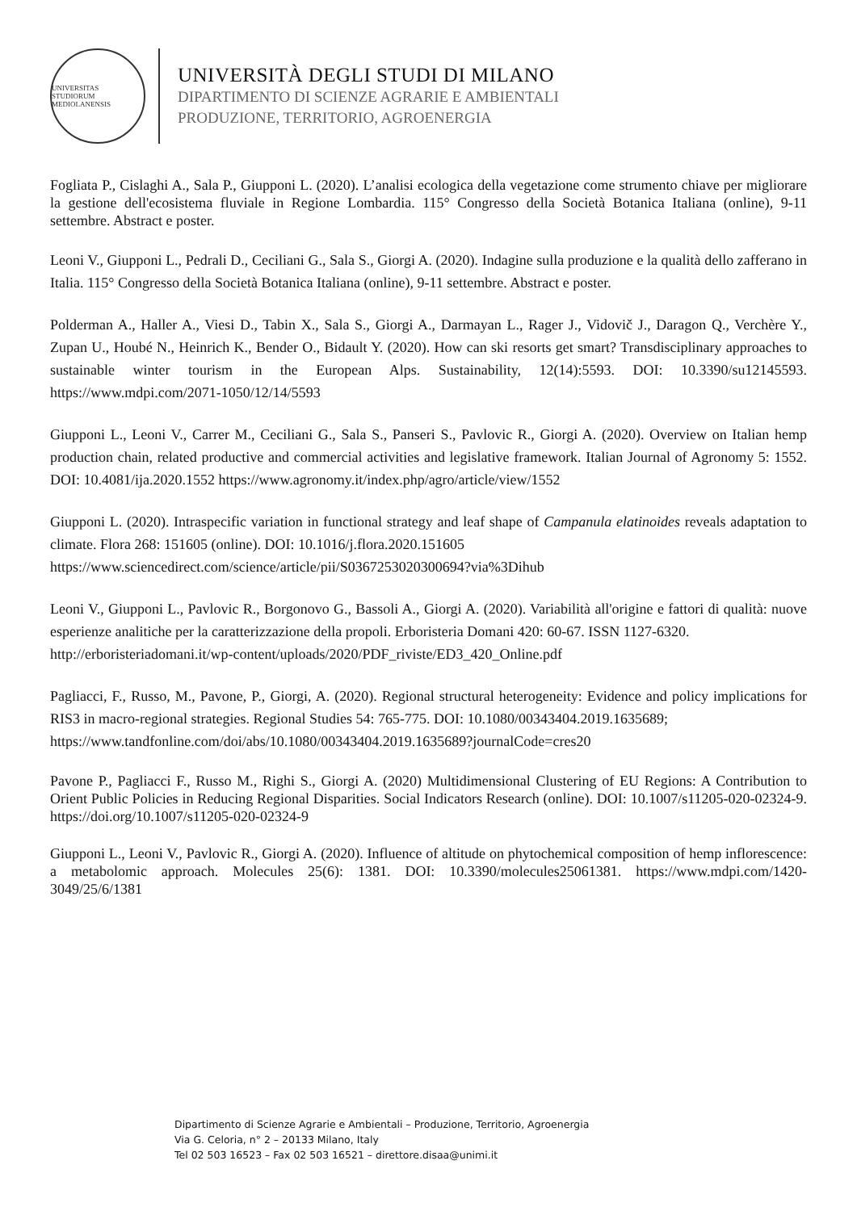UNIVERSITAS STUDIORUM MEDIOLANENSIS
UNIVERSITÀ DEGLI STUDI DI MILANO
DIPARTIMENTO DI SCIENZE AGRARIE E AMBIENTALI
PRODUZIONE, TERRITORIO, AGROENERGIA
Fogliata P., Cislaghi A., Sala P., Giupponi L. (2020). L’analisi ecologica della vegetazione come strumento chiave per migliorare la gestione dell'ecosistema fluviale in Regione Lombardia. 115° Congresso della Società Botanica Italiana (online), 9-11 settembre. Abstract e poster.
Leoni V., Giupponi L., Pedrali D., Ceciliani G., Sala S., Giorgi A. (2020). Indagine sulla produzione e la qualità dello zafferano in Italia. 115° Congresso della Società Botanica Italiana (online), 9-11 settembre. Abstract e poster.
Polderman A., Haller A., Viesi D., Tabin X., Sala S., Giorgi A., Darmayan L., Rager J., Vidovič J., Daragon Q., Verchère Y., Zupan U., Houbé N., Heinrich K., Bender O., Bidault Y. (2020). How can ski resorts get smart? Transdisciplinary approaches to sustainable winter tourism in the European Alps. Sustainability, 12(14):5593. DOI: 10.3390/su12145593. https://www.mdpi.com/2071-1050/12/14/5593
Giupponi L., Leoni V., Carrer M., Ceciliani G., Sala S., Panseri S., Pavlovic R., Giorgi A. (2020). Overview on Italian hemp production chain, related productive and commercial activities and legislative framework. Italian Journal of Agronomy 5: 1552. DOI: 10.4081/ija.2020.1552 https://www.agronomy.it/index.php/agro/article/view/1552
Giupponi L. (2020). Intraspecific variation in functional strategy and leaf shape of Campanula elatinoides reveals adaptation to climate. Flora 268: 151605 (online). DOI: 10.1016/j.flora.2020.151605
https://www.sciencedirect.com/science/article/pii/S0367253020300694?via%3Dihub
Leoni V., Giupponi L., Pavlovic R., Borgonovo G., Bassoli A., Giorgi A. (2020). Variabilità all'origine e fattori di qualità: nuove esperienze analitiche per la caratterizzazione della propoli. Erboristeria Domani 420: 60-67. ISSN 1127-6320.
http://erboristeriadomani.it/wp-content/uploads/2020/PDF_riviste/ED3_420_Online.pdf
Pagliacci, F., Russo, M., Pavone, P., Giorgi, A. (2020). Regional structural heterogeneity: Evidence and policy implications for RIS3 in macro-regional strategies. Regional Studies 54: 765-775. DOI: 10.1080/00343404.2019.1635689;
https://www.tandfonline.com/doi/abs/10.1080/00343404.2019.1635689?journalCode=cres20
Pavone P., Pagliacci F., Russo M., Righi S., Giorgi A. (2020) Multidimensional Clustering of EU Regions: A Contribution to Orient Public Policies in Reducing Regional Disparities. Social Indicators Research (online). DOI: 10.1007/s11205-020-02324-9. https://doi.org/10.1007/s11205-020-02324-9
Giupponi L., Leoni V., Pavlovic R., Giorgi A. (2020). Influence of altitude on phytochemical composition of hemp inflorescence: a metabolomic approach. Molecules 25(6): 1381. DOI: 10.3390/molecules25061381. https://www.mdpi.com/1420-3049/25/6/1381
Dipartimento di Scienze Agrarie e Ambientali – Produzione, Territorio, Agroenergia
Via G. Celoria, n° 2 – 20133 Milano, Italy
Tel 02 503 16523 – Fax 02 503 16521 – direttore.disaa@unimi.it